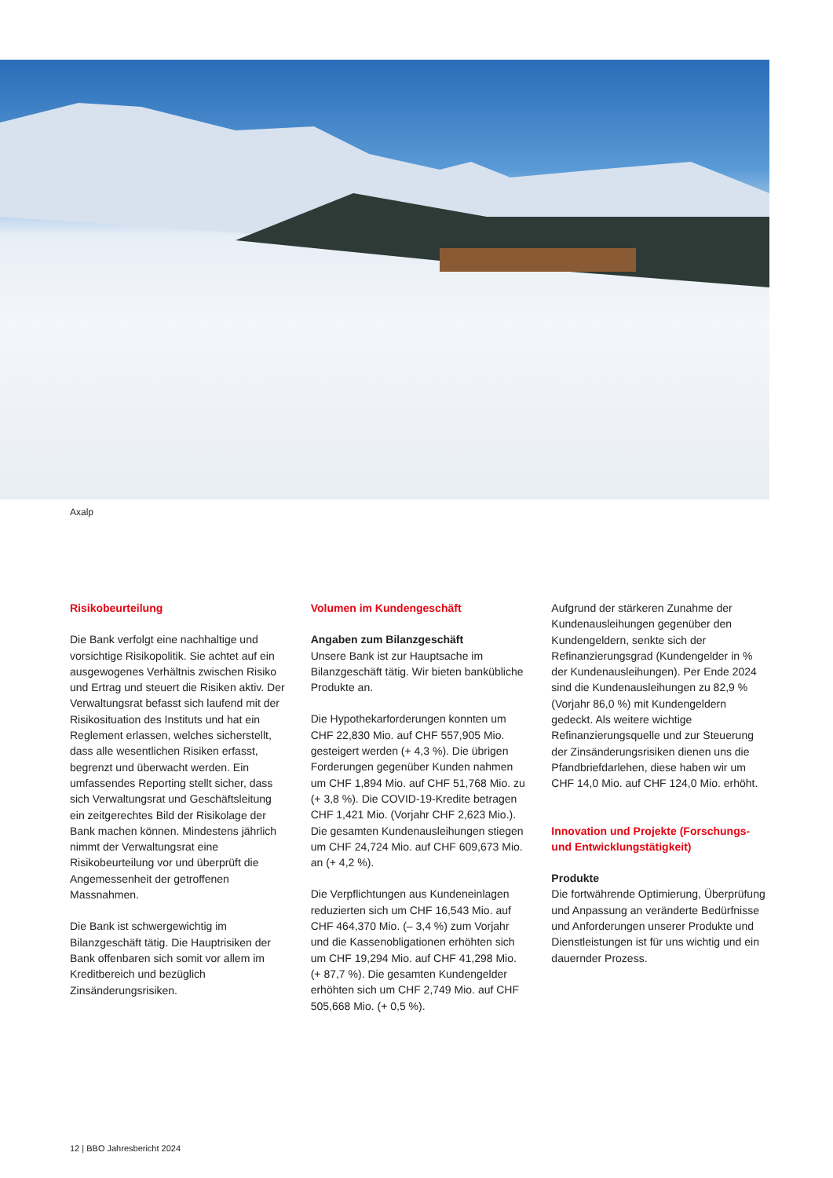Axalp
Risikobeurteilung
Die Bank verfolgt eine nachhaltige und vorsichtige Risikopolitik. Sie achtet auf ein ausgewogenes Verhältnis zwischen Risiko und Ertrag und steuert die Risiken aktiv. Der Verwaltungsrat befasst sich laufend mit der Risikosituation des Instituts und hat ein Reglement erlassen, welches sicherstellt, dass alle wesentlichen Risiken erfasst, begrenzt und überwacht werden. Ein umfassendes Reporting stellt sicher, dass sich Verwaltungsrat und Geschäftsleitung ein zeitgerechtes Bild der Risikolage der Bank machen können. Mindestens jährlich nimmt der Verwaltungsrat eine Risikobeurteilung vor und überprüft die Angemessenheit der getroffenen Massnahmen.
Die Bank ist schwergewichtig im Bilanzgeschäft tätig. Die Hauptrisiken der Bank offenbaren sich somit vor allem im Kreditbereich und bezüglich Zinsänderungsrisiken.
Volumen im Kundengeschäft
Angaben zum Bilanzgeschäft
Unsere Bank ist zur Hauptsache im Bilanzgeschäft tätig. Wir bieten bankübliche Produkte an.
Die Hypothekarforderungen konnten um CHF 22,830 Mio. auf CHF 557,905 Mio. gesteigert werden (+ 4,3 %). Die übrigen Forderungen gegenüber Kunden nahmen um CHF 1,894 Mio. auf CHF 51,768 Mio. zu (+ 3,8 %). Die COVID-19-Kredite betragen CHF 1,421 Mio. (Vorjahr CHF 2,623 Mio.). Die gesamten Kundenausleihungen stiegen um CHF 24,724 Mio. auf CHF 609,673 Mio. an (+ 4,2 %).
Die Verpflichtungen aus Kundeneinlagen reduzierten sich um CHF 16,543 Mio. auf CHF 464,370 Mio. (– 3,4 %) zum Vorjahr und die Kassenobligationen erhöhten sich um CHF 19,294 Mio. auf CHF 41,298 Mio. (+ 87,7 %). Die gesamten Kundengelder erhöhten sich um CHF 2,749 Mio. auf CHF 505,668 Mio. (+ 0,5 %).
Aufgrund der stärkeren Zunahme der Kundenausleihungen gegenüber den Kundengeldern, senkte sich der Refinanzierungsgrad (Kundengelder in % der Kundenausleihungen). Per Ende 2024 sind die Kundenausleihungen zu 82,9 % (Vorjahr 86,0 %) mit Kundengeldern gedeckt. Als weitere wichtige Refinanzierungsquelle und zur Steuerung der Zinsänderungsrisiken dienen uns die Pfandbriefdarlehen, diese haben wir um CHF 14,0 Mio. auf CHF 124,0 Mio. erhöht.
Innovation und Projekte (Forschungs- und Entwicklungstätigkeit)
Produkte
Die fortwährende Optimierung, Überprüfung und Anpassung an veränderte Bedürfnisse und Anforderungen unserer Produkte und Dienstleistungen ist für uns wichtig und ein dauernder Prozess.
12 | BBO Jahresbericht 2024